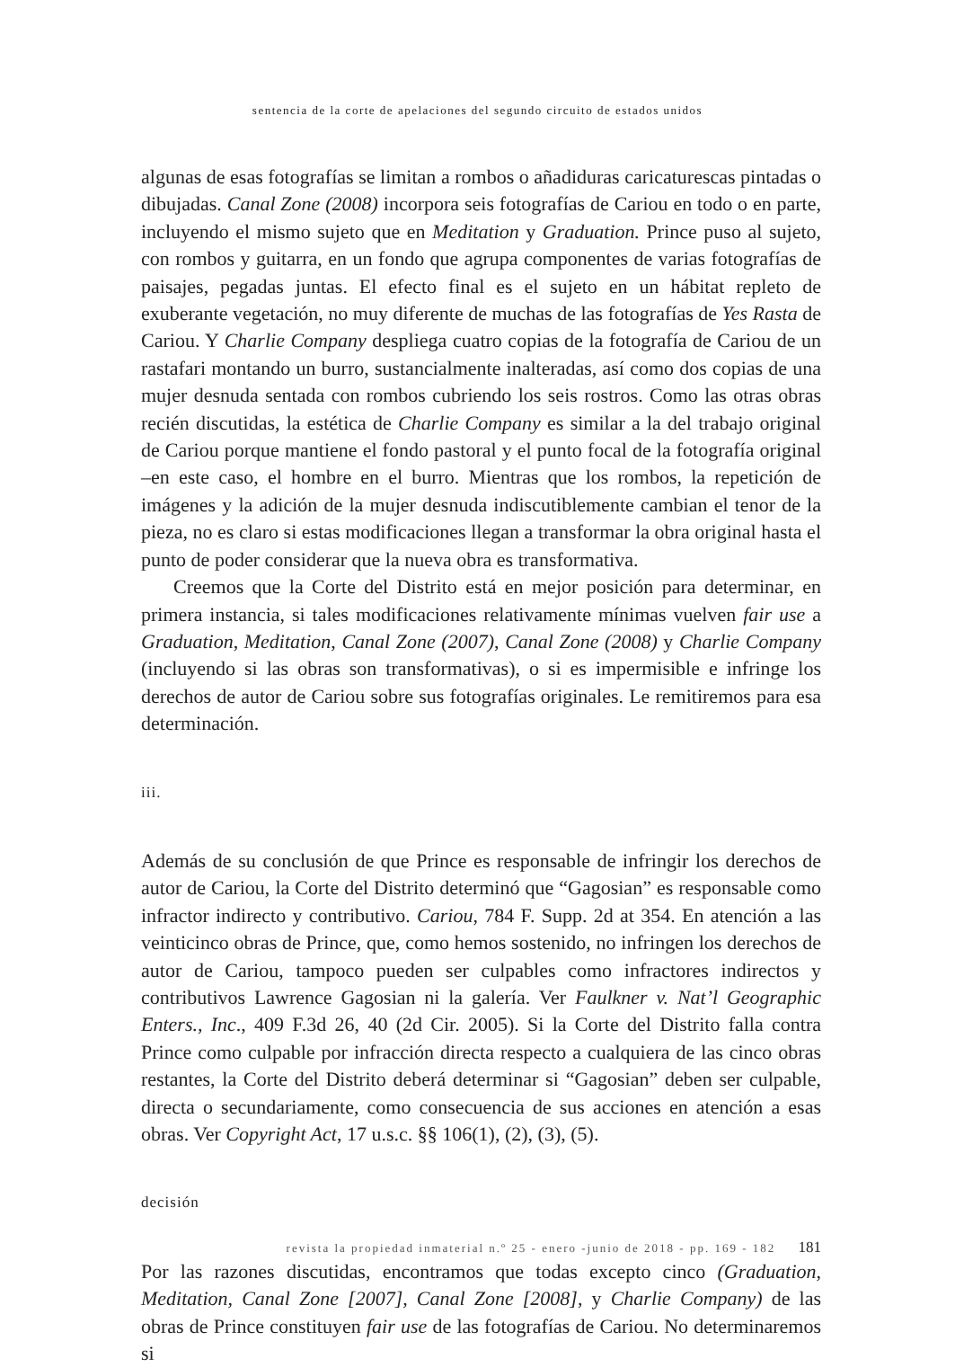sentencia de la corte de apelaciones del segundo circuito de estados unidos
algunas de esas fotografías se limitan a rombos o añadiduras caricaturescas pintadas o dibujadas. Canal Zone (2008) incorpora seis fotografías de Cariou en todo o en parte, incluyendo el mismo sujeto que en Meditation y Graduation. Prince puso al sujeto, con rombos y guitarra, en un fondo que agrupa componentes de varias fotografías de paisajes, pegadas juntas. El efecto final es el sujeto en un hábitat repleto de exuberante vegetación, no muy diferente de muchas de las fotografías de Yes Rasta de Cariou. Y Charlie Company despliega cuatro copias de la fotografía de Cariou de un rastafari montando un burro, sustancialmente inalteradas, así como dos copias de una mujer desnuda sentada con rombos cubriendo los seis rostros. Como las otras obras recién discutidas, la estética de Charlie Company es similar a la del trabajo original de Cariou porque mantiene el fondo pastoral y el punto focal de la fotografía original –en este caso, el hombre en el burro. Mientras que los rombos, la repetición de imágenes y la adición de la mujer desnuda indiscutiblemente cambian el tenor de la pieza, no es claro si estas modificaciones llegan a transformar la obra original hasta el punto de poder considerar que la nueva obra es transformativa.
Creemos que la Corte del Distrito está en mejor posición para determinar, en primera instancia, si tales modificaciones relativamente mínimas vuelven fair use a Graduation, Meditation, Canal Zone (2007), Canal Zone (2008) y Charlie Company (incluyendo si las obras son transformativas), o si es impermisible e infringe los derechos de autor de Cariou sobre sus fotografías originales. Le remitiremos para esa determinación.
iii.
Además de su conclusión de que Prince es responsable de infringir los derechos de autor de Cariou, la Corte del Distrito determinó que “Gagosian” es responsable como infractor indirecto y contributivo. Cariou, 784 F. Supp. 2d at 354. En atención a las veinticinco obras de Prince, que, como hemos sostenido, no infringen los derechos de autor de Cariou, tampoco pueden ser culpables como infractores indirectos y contributivos Lawrence Gagosian ni la galería. Ver Faulkner v. Nat’l Geographic Enters., Inc., 409 F.3d 26, 40 (2d Cir. 2005). Si la Corte del Distrito falla contra Prince como culpable por infracción directa respecto a cualquiera de las cinco obras restantes, la Corte del Distrito deberá determinar si “Gagosian” deben ser culpable, directa o secundariamente, como consecuencia de sus acciones en atención a esas obras. Ver Copyright Act, 17 u.s.c. §§ 106(1), (2), (3), (5).
decisión
Por las razones discutidas, encontramos que todas excepto cinco (Graduation, Meditation, Canal Zone [2007], Canal Zone [2008], y Charlie Company) de las obras de Prince constituyen fair use de las fotografías de Cariou. No determinaremos si
revista la propiedad inmaterial n.º 25 - enero -junio de 2018 - pp. 169 - 182 181